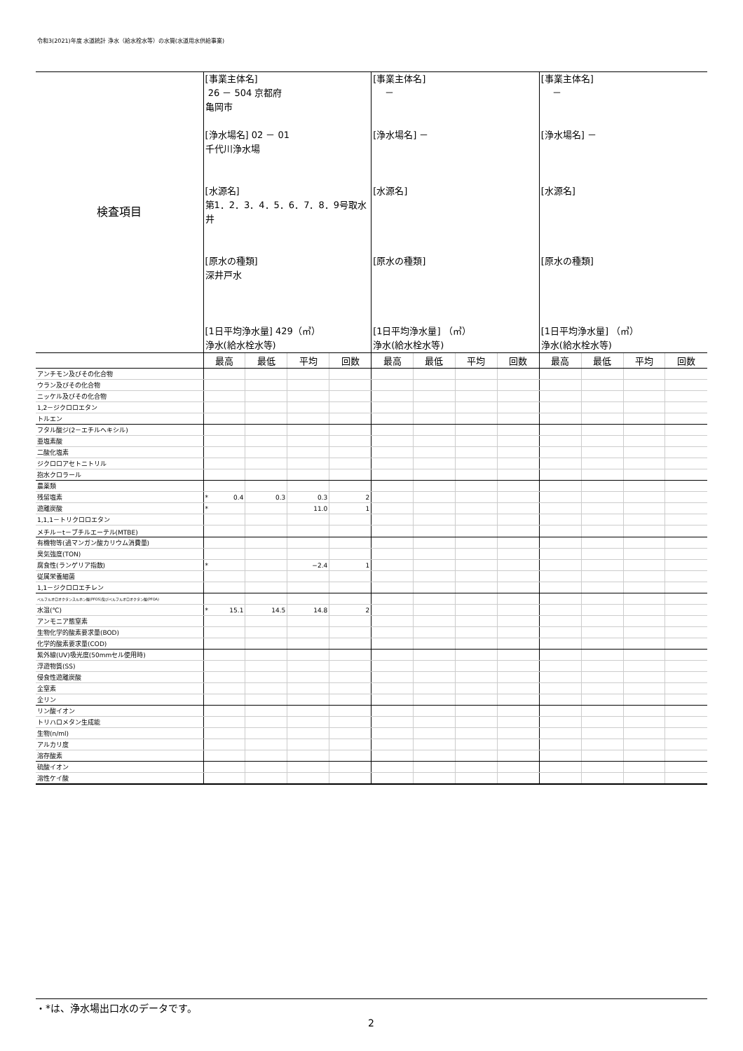令和3(2021)年度 水道統計 浄水（給水栓水等）の水質(水道用水供給事業)
| 検査項目 | [事業主体名] 26 － 504 京都府 亀岡市 [浄水場名] 02 － 01 千代川浄水場 [水源名] 第1．2．3．4．5．6．7．8．9号取水井 [原水の種類] 深井戸水 [1日平均浄水量] 429（㎥） 浄水(給水栓水等) | | | | [事業主体名] － [浄水場名] － [水源名] [原水の種類] [1日平均浄水量] （㎥） 浄水(給水栓水等) | | | | [事業主体名] － [浄水場名] － [水源名] [原水の種類] [1日平均浄水量] （㎥） 浄水(給水栓水等) | | | |
| | 最高 | 最低 | 平均 | 回数 | 最高 | 最低 | 平均 | 回数 | 最高 | 最低 | 平均 | 回数 |
| アンチモン及びその化合物 | | | | | | | | | | | | |
| ウラン及びその化合物 | | | | | | | | | | | | |
| ニッケル及びその化合物 | | | | | | | | | | | | |
| 1,2－ジクロロエタン | | | | | | | | | | | | |
| トルエン | | | | | | | | | | | | |
| フタル酸ジ(2－エチルヘキシル) | | | | | | | | | | | | |
| 亜塩素酸 | | | | | | | | | | | | |
| 二酸化塩素 | | | | | | | | | | | | |
| ジクロロアセトニトリル | | | | | | | | | | | | |
| 抱水クロラール | | | | | | | | | | | | |
| 農薬類 | | | | | | | | | | | | |
| 残留塩素 | * 0.4 | 0.3 | 0.3 | 2 | | | | | | | | |
| 遊離炭酸 | * | | 11.0 | 1 | | | | | | | | |
| 1,1,1－トリクロロエタン | | | | | | | | | | | | |
| メチル－t－ブチルエーテル(MTBE) | | | | | | | | | | | | |
| 有機物等(過マンガン酸カリウム消費量) | | | | | | | | | | | | |
| 臭気強度(TON) | | | | | | | | | | | | |
| 腐食性(ランゲリア指数) | * | | −2.4 | 1 | | | | | | | | |
| 従属栄養細菌 | | | | | | | | | | | | |
| 1,1－ジクロロエチレン | | | | | | | | | | | | |
| ペルフルオロオクタンスルホン酸(PFOS)及びペルフルオロオクタン酸(PFOA) | | | | | | | | | | | | |
| 水温(℃) | * 15.1 | 14.5 | 14.8 | 2 | | | | | | | | |
| アンモニア態窒素 | | | | | | | | | | | | |
| 生物化学的酸素要求量(BOD) | | | | | | | | | | | | |
| 化学的酸素要求量(COD) | | | | | | | | | | | | |
| 紫外線(UV)吸光度(50mmセル使用時) | | | | | | | | | | | | |
| 浮遊物質(SS) | | | | | | | | | | | | |
| 侵食性遊離炭酸 | | | | | | | | | | | | |
| 全窒素 | | | | | | | | | | | | |
| 全リン | | | | | | | | | | | | |
| リン酸イオン | | | | | | | | | | | | |
| トリハロメタン生成能 | | | | | | | | | | | | |
| 生物(n/ml) | | | | | | | | | | | | |
| アルカリ度 | | | | | | | | | | | | |
| 溶存酸素 | | | | | | | | | | | | |
| 硫酸イオン | | | | | | | | | | | | |
| 溶性ケイ酸 | | | | | | | | | | | | |
・*は、浄水場出口水のデータです。
2